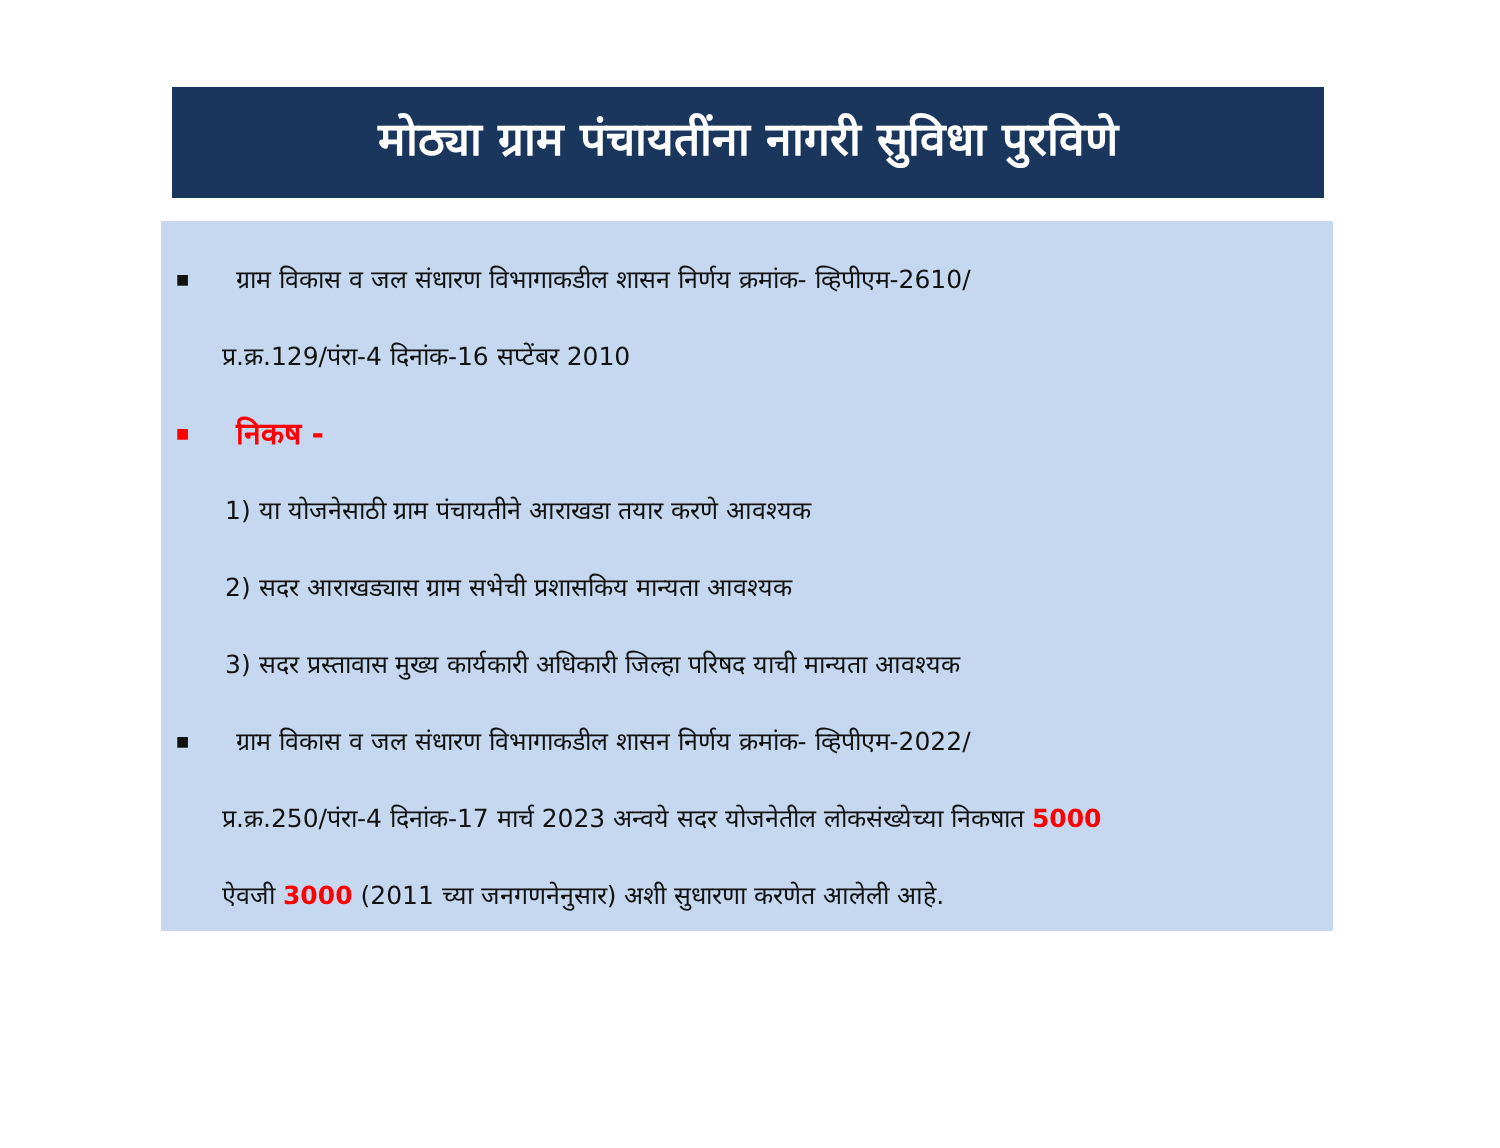मोठ्या ग्राम पंचायतींना नागरी सुविधा पुरविणे
■ ग्राम विकास व जल संधारण विभागाकडील शासन निर्णय क्रमांक- व्हिपीएम-2610/
प्र.क्र.129/पंरा-4 दिनांक-16 सप्टेंबर 2010
■ निकष -
1) या योजनेसाठी ग्राम पंचायतीने आराखडा तयार करणे आवश्यक
2) सदर आराखड्यास ग्राम सभेची प्रशासकिय मान्यता आवश्यक
3) सदर प्रस्तावास मुख्य कार्यकारी अधिकारी जिल्हा परिषद याची मान्यता आवश्यक
■ ग्राम विकास व जल संधारण विभागाकडील शासन निर्णय क्रमांक- व्हिपीएम-2022/
प्र.क्र.250/पंरा-4 दिनांक-17 मार्च 2023 अन्वये सदर योजनेतील लोकसंख्येच्या निकषात 5000
ऐवजी 3000 (2011 च्या जनगणनेनुसार) अशी सुधारणा करणेत आलेली आहे.